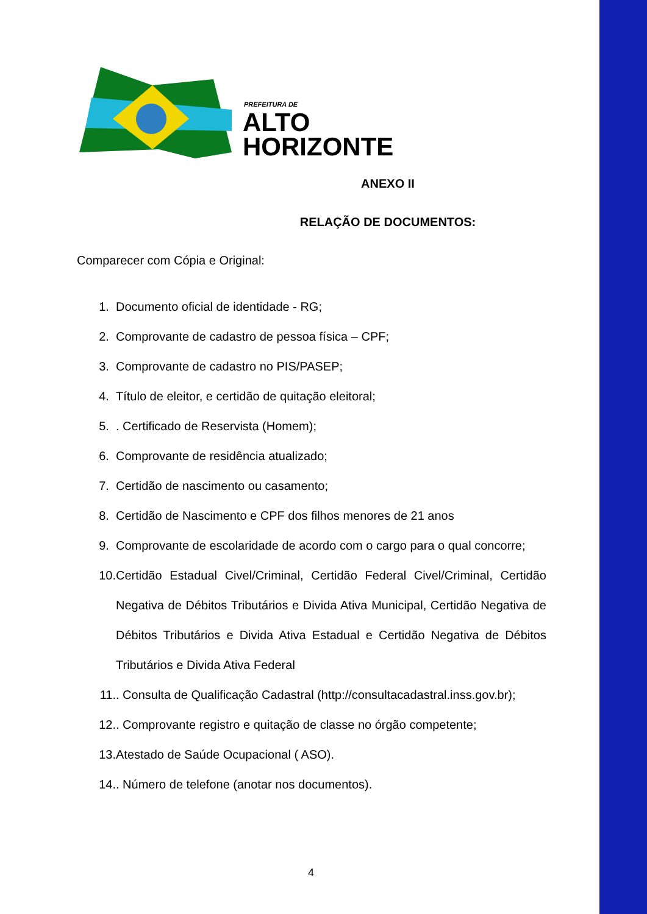PREFEITURA DE
ALTO
HORIZONTE
ANEXO II
RELAÇÃO DE DOCUMENTOS:
Comparecer com Cópia e Original:
1. Documento oficial de identidade - RG;
2. Comprovante de cadastro de pessoa física – CPF;
3. Comprovante de cadastro no PIS/PASEP;
4. Título de eleitor, e certidão de quitação eleitoral;
5. . Certificado de Reservista (Homem);
6. Comprovante de residência atualizado;
7. Certidão de nascimento ou casamento;
8. Certidão de Nascimento e CPF dos filhos menores de 21 anos
9. Comprovante de escolaridade de acordo com o cargo para o qual concorre;
10. Certidão Estadual Civel/Criminal, Certidão Federal Civel/Criminal, Certidão Negativa de Débitos Tributários e Divida Ativa Municipal, Certidão Negativa de Débitos Tributários e Divida Ativa Estadual e Certidão Negativa de Débitos Tributários e Divida Ativa Federal
11.. Consulta de Qualificação Cadastral (http://consultacadastral.inss.gov.br);
12.. Comprovante registro e quitação de classe no órgão competente;
13. Atestado de Saúde Ocupacional ( ASO).
14.. Número de telefone (anotar nos documentos).
4